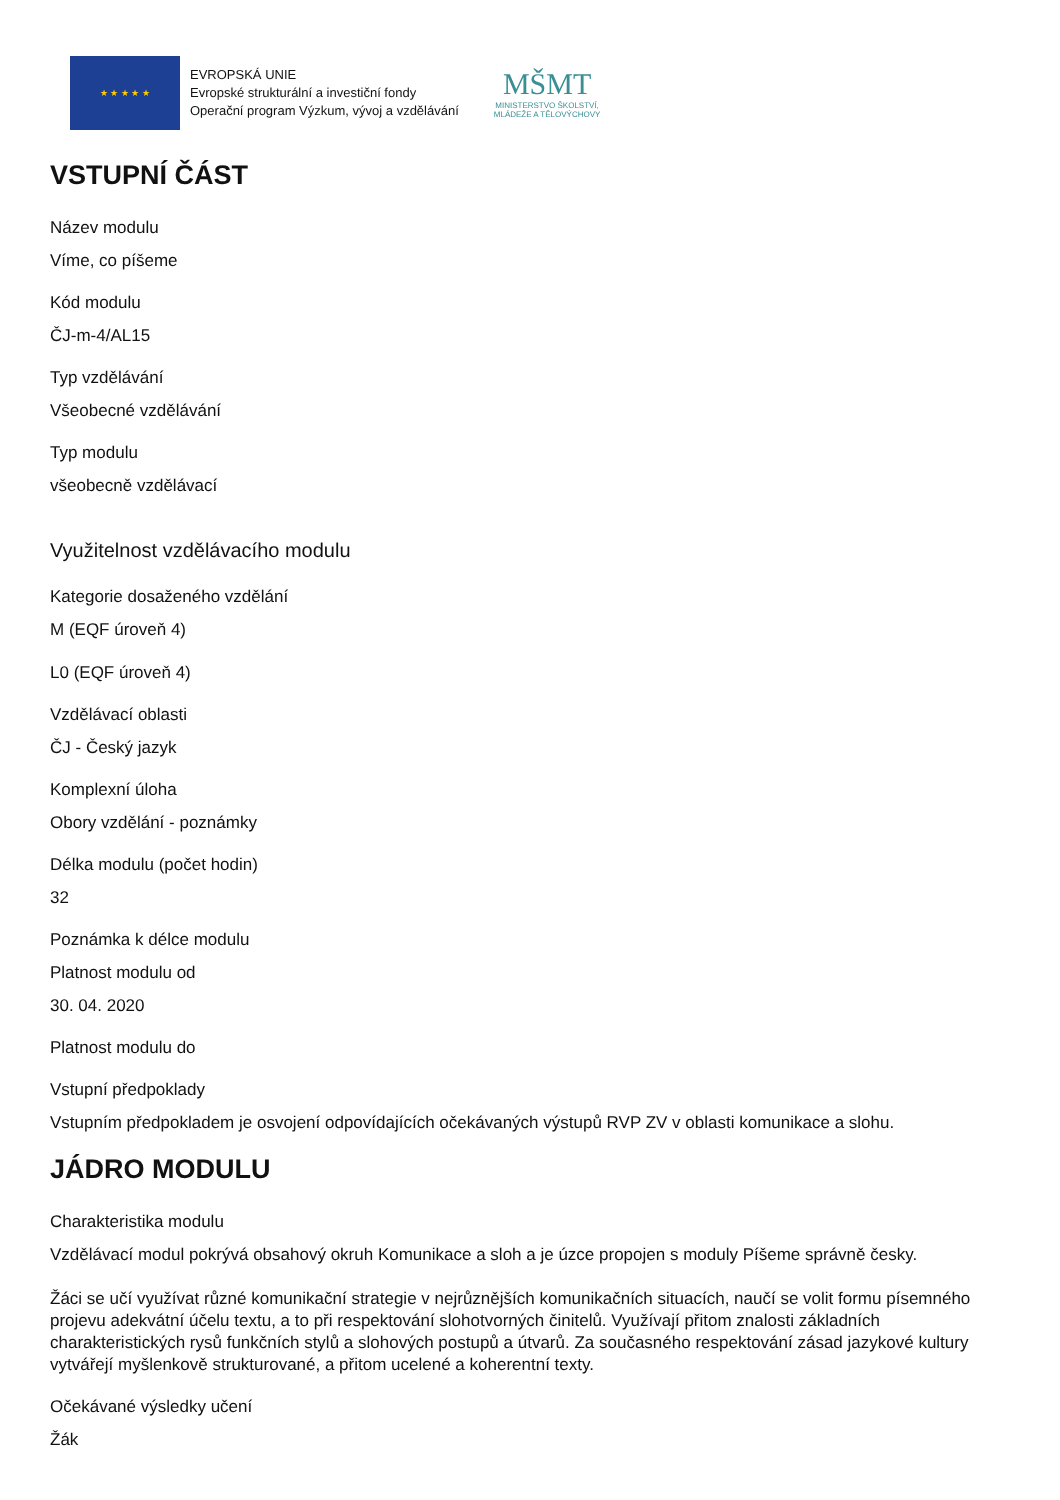★ ★ ★ ★ ★
EVROPSKÁ UNIE
Evropské strukturální a investiční fondy
Operační program Výzkum, vývoj a vzdělávání
MŠMT
MINISTERSTVO ŠKOLSTVÍ,
MLÁDEŽE A TĚLOVÝCHOVY
VSTUPNÍ ČÁST
Název modulu
Víme, co píšeme
Kód modulu
ČJ-m-4/AL15
Typ vzdělávání
Všeobecné vzdělávání
Typ modulu
všeobecně vzdělávací
Využitelnost vzdělávacího modulu
Kategorie dosaženého vzdělání
M (EQF úroveň 4)
L0 (EQF úroveň 4)
Vzdělávací oblasti
ČJ - Český jazyk
Komplexní úloha
Obory vzdělání - poznámky
Délka modulu (počet hodin)
32
Poznámka k délce modulu
Platnost modulu od
30. 04. 2020
Platnost modulu do
Vstupní předpoklady
Vstupním předpokladem je osvojení odpovídajících očekávaných výstupů RVP ZV v oblasti komunikace a slohu.
JÁDRO MODULU
Charakteristika modulu
Vzdělávací modul pokrývá obsahový okruh Komunikace a sloh a je úzce propojen s moduly Píšeme správně česky.
Žáci se učí využívat různé komunikační strategie v nejrůznějších komunikačních situacích, naučí se volit formu písemného projevu adekvátní účelu textu, a to při respektování slohotvorných činitelů. Využívají přitom znalosti základních charakteristických rysů funkčních stylů a slohových postupů a útvarů. Za současného respektování zásad jazykové kultury vytvářejí myšlenkově strukturované, a přitom ucelené a koherentní texty.
Očekávané výsledky učení
Žák